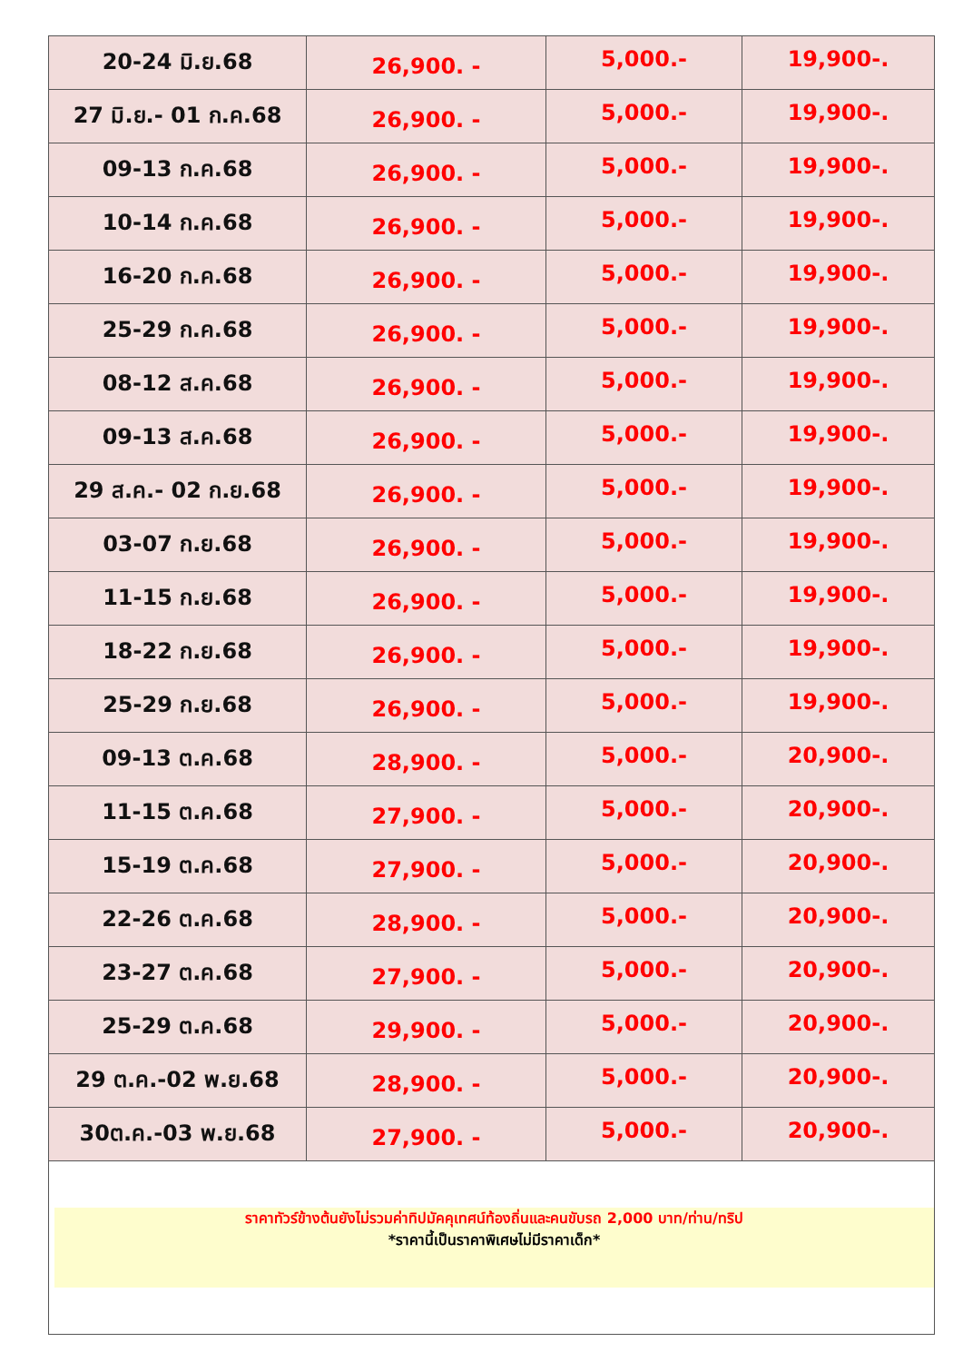| 20-24 มิ.ย.68 | 26,900. - | 5,000.- | 19,900-. |
| 27 มิ.ย.- 01 ก.ค.68 | 26,900. - | 5,000.- | 19,900-. |
| 09-13 ก.ค.68 | 26,900. - | 5,000.- | 19,900-. |
| 10-14 ก.ค.68 | 26,900. - | 5,000.- | 19,900-. |
| 16-20 ก.ค.68 | 26,900. - | 5,000.- | 19,900-. |
| 25-29 ก.ค.68 | 26,900. - | 5,000.- | 19,900-. |
| 08-12 ส.ค.68 | 26,900. - | 5,000.- | 19,900-. |
| 09-13 ส.ค.68 | 26,900. - | 5,000.- | 19,900-. |
| 29 ส.ค.- 02 ก.ย.68 | 26,900. - | 5,000.- | 19,900-. |
| 03-07 ก.ย.68 | 26,900. - | 5,000.- | 19,900-. |
| 11-15 ก.ย.68 | 26,900. - | 5,000.- | 19,900-. |
| 18-22 ก.ย.68 | 26,900. - | 5,000.- | 19,900-. |
| 25-29 ก.ย.68 | 26,900. - | 5,000.- | 19,900-. |
| 09-13 ต.ค.68 | 28,900. - | 5,000.- | 20,900-. |
| 11-15 ต.ค.68 | 27,900. - | 5,000.- | 20,900-. |
| 15-19 ต.ค.68 | 27,900. - | 5,000.- | 20,900-. |
| 22-26 ต.ค.68 | 28,900. - | 5,000.- | 20,900-. |
| 23-27 ต.ค.68 | 27,900. - | 5,000.- | 20,900-. |
| 25-29 ต.ค.68 | 29,900. - | 5,000.- | 20,900-. |
| 29 ต.ค.-02 พ.ย.68 | 28,900. - | 5,000.- | 20,900-. |
| 30ต.ค.-03 พ.ย.68 | 27,900. - | 5,000.- | 20,900-. |
| ราคาทัวร์ข้างต้นยังไม่รวมค่าทิปมัคคุเทศน์ท้องถิ่นและคนขับรถ 2,000 บาท/ท่าน/ทริป *ราคานี้เป็นราคาพิเศษไม่มีราคาเด็ก* | | | |